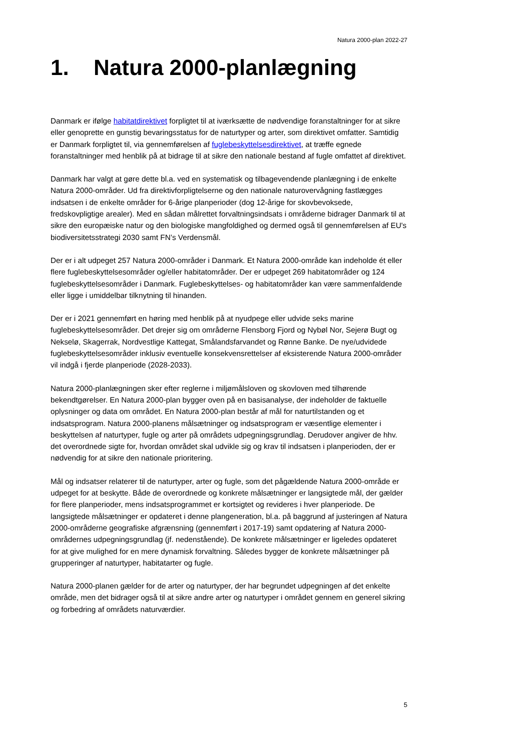Natura 2000-plan 2022-27
1. Natura 2000-planlægning
Danmark er ifølge habitatdirektivet forpligtet til at iværksætte de nødvendige foranstaltninger for at sikre eller genoprette en gunstig bevaringsstatus for de naturtyper og arter, som direktivet omfatter. Samtidig er Danmark forpligtet til, via gennemførelsen af fuglebeskyttelsesdirektivet, at træffe egnede foranstaltninger med henblik på at bidrage til at sikre den nationale bestand af fugle omfattet af direktivet.
Danmark har valgt at gøre dette bl.a. ved en systematisk og tilbagevendende planlægning i de enkelte Natura 2000-områder. Ud fra direktivforpligtelserne og den nationale naturovervågning fastlægges indsatsen i de enkelte områder for 6-årige planperioder (dog 12-årige for skovbevoksede, fredskovpligtige arealer). Med en sådan målrettet forvaltningsindsats i områderne bidrager Danmark til at sikre den europæiske natur og den biologiske mangfoldighed og dermed også til gennemførelsen af EU's biodiversitetsstrategi 2030 samt FN’s Verdensmål.
Der er i alt udpeget 257 Natura 2000-områder i Danmark. Et Natura 2000-område kan indeholde ét eller flere fuglebeskyttelsesområder og/eller habitatområder. Der er udpeget 269 habitatområder og 124 fuglebeskyttelsesområder i Danmark. Fuglebeskyttelses- og habitatområder kan være sammenfaldende eller ligge i umiddelbar tilknytning til hinanden.
Der er i 2021 gennemført en høring med henblik på at nyudpege eller udvide seks marine fuglebeskyttelsesområder. Det drejer sig om områderne Flensborg Fjord og Nybøl Nor, Sejerø Bugt og Nekselø, Skagerrak, Nordvestlige Kattegat, Smålandsfarvandet og Rønne Banke. De nye/udvidede fuglebeskyttelsesområder inklusiv eventuelle konsekvensrettelser af eksisterende Natura 2000-områder vil indgå i fjerde planperiode (2028-2033).
Natura 2000-planlægningen sker efter reglerne i miljømålsloven og skovloven med tilhørende bekendtgørelser. En Natura 2000-plan bygger oven på en basisanalyse, der indeholder de faktuelle oplysninger og data om området. En Natura 2000-plan består af mål for naturtilstanden og et indsatsprogram. Natura 2000-planens målsætninger og indsatsprogram er væsentlige elementer i beskyttelsen af naturtyper, fugle og arter på områdets udpegningsgrundlag. Derudover angiver de hhv. det overordnede sigte for, hvordan området skal udvikle sig og krav til indsatsen i planperioden, der er nødvendig for at sikre den nationale prioritering.
Mål og indsatser relaterer til de naturtyper, arter og fugle, som det pågældende Natura 2000-område er udpeget for at beskytte. Både de overordnede og konkrete målsætninger er langsigtede mål, der gælder for flere planperioder, mens indsatsprogrammet er kortsigtet og revideres i hver planperiode. De langsigtede målsætninger er opdateret i denne plangeneration, bl.a. på baggrund af justeringen af Natura 2000-områderne geografiske afgrænsning (gennemført i 2017-19) samt opdatering af Natura 2000-områdernes udpegningsgrundlag (jf. nedenstående). De konkrete målsætninger er ligeledes opdateret for at give mulighed for en mere dynamisk forvaltning. Således bygger de konkrete målsætninger på grupperinger af naturtyper, habitatarter og fugle.
Natura 2000-planen gælder for de arter og naturtyper, der har begrundet udpegningen af det enkelte område, men det bidrager også til at sikre andre arter og naturtyper i området gennem en generel sikring og forbedring af områdets naturværdier.
5